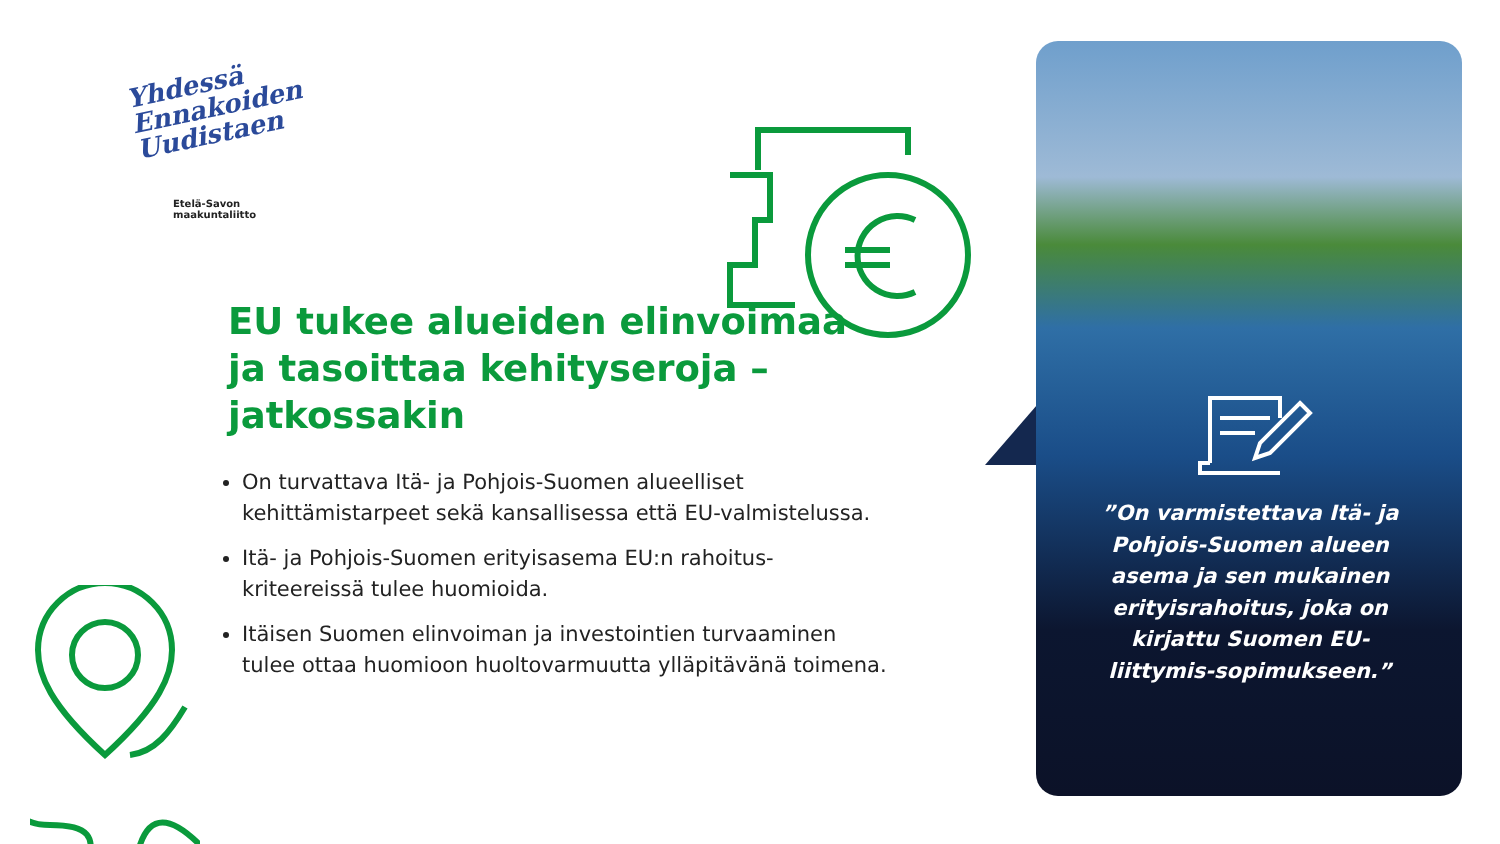Yhdessä
Ennakoiden
Uudistaen
Etelä-Savon
maakuntaliitto
EU tukee alueiden elinvoimaa ja tasoittaa kehityseroja – jatkossakin
On turvattava Itä- ja Pohjois-Suomen alueelliset kehittämistarpeet sekä kansallisessa että EU-valmistelussa.
Itä- ja Pohjois-Suomen erityisasema EU:n rahoitus-kriteereissä tulee huomioida.
Itäisen Suomen elinvoiman ja investointien turvaaminen tulee ottaa huomioon huoltovarmuutta ylläpitävänä toimena.
”On varmistettava Itä- ja Pohjois-Suomen alueen asema ja sen mukainen erityisrahoitus, joka on kirjattu Suomen EU-liittymis-sopimukseen.”